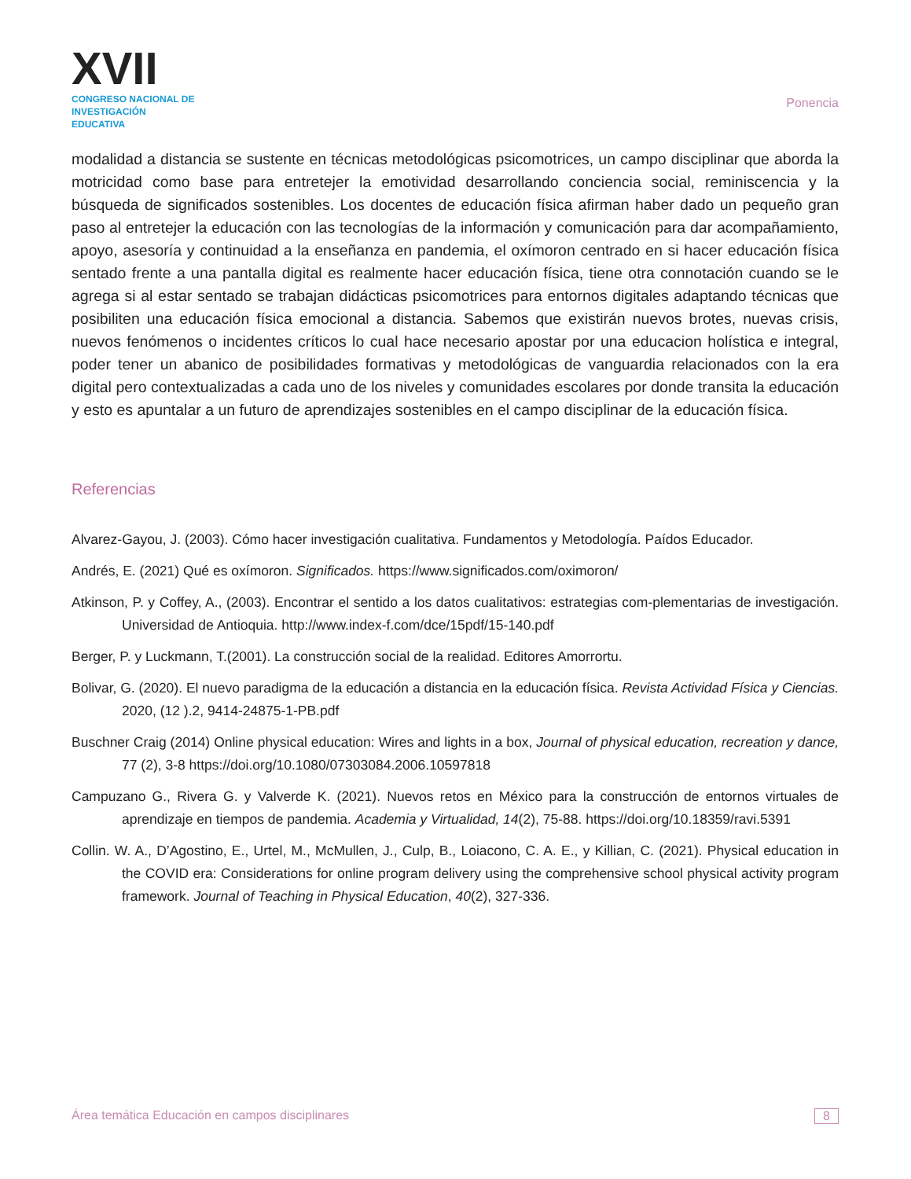XVII
CONGRESO NACIONAL DE
INVESTIGACIÓN EDUCATIVA
Ponencia
modalidad a distancia se sustente en técnicas metodológicas psicomotrices, un campo disciplinar que aborda la motricidad como base para entretejer la emotividad desarrollando conciencia social, reminiscencia y la búsqueda de significados sostenibles. Los docentes de educación física afirman haber dado un pequeño gran paso al entretejer la educación con las tecnologías de la información y comunicación para dar acompañamiento, apoyo, asesoría y continuidad a la enseñanza en pandemia, el oxímoron centrado en si hacer educación física sentado frente a una pantalla digital es realmente hacer educación física, tiene otra connotación cuando se le agrega si al estar sentado se trabajan didácticas psicomotrices para entornos digitales adaptando técnicas que posibiliten una educación física emocional a distancia. Sabemos que existirán nuevos brotes, nuevas crisis, nuevos fenómenos o incidentes críticos lo cual hace necesario apostar por una educacion holística e integral, poder tener un abanico de posibilidades formativas y metodológicas de vanguardia relacionados con la era digital pero contextualizadas a cada uno de los niveles y comunidades escolares por donde transita la educación y esto es apuntalar a un futuro de aprendizajes sostenibles en el campo disciplinar de la educación física.
Referencias
Alvarez-Gayou, J. (2003). Cómo hacer investigación cualitativa. Fundamentos y Metodología. Paídos Educador.
Andrés, E. (2021) Qué es oxímoron. Significados. https://www.significados.com/oximoron/
Atkinson, P. y Coffey, A., (2003). Encontrar el sentido a los datos cualitativos: estrategias com-plementarias de investigación. Universidad de Antioquia. http://www.index-f.com/dce/15pdf/15-140.pdf
Berger, P. y Luckmann, T.(2001). La construcción social de la realidad. Editores Amorrortu.
Bolivar, G. (2020). El nuevo paradigma de la educación a distancia en la educación física. Revista Actividad Física y Ciencias. 2020, (12 ).2, 9414-24875-1-PB.pdf
Buschner Craig (2014) Online physical education: Wires and lights in a box, Journal of physical education, recreation y dance, 77 (2), 3-8 https://doi.org/10.1080/07303084.2006.10597818
Campuzano G., Rivera G. y Valverde K. (2021). Nuevos retos en México para la construcción de entornos virtuales de aprendizaje en tiempos de pandemia. Academia y Virtualidad, 14(2), 75-88. https://doi.org/10.18359/ravi.5391
Collin. W. A., D’Agostino, E., Urtel, M., McMullen, J., Culp, B., Loiacono, C. A. E., y Killian, C. (2021). Physical education in the COVID era: Considerations for online program delivery using the comprehensive school physical activity program framework. Journal of Teaching in Physical Education, 40(2), 327-336.
Área temática Educación en campos disciplinares 8